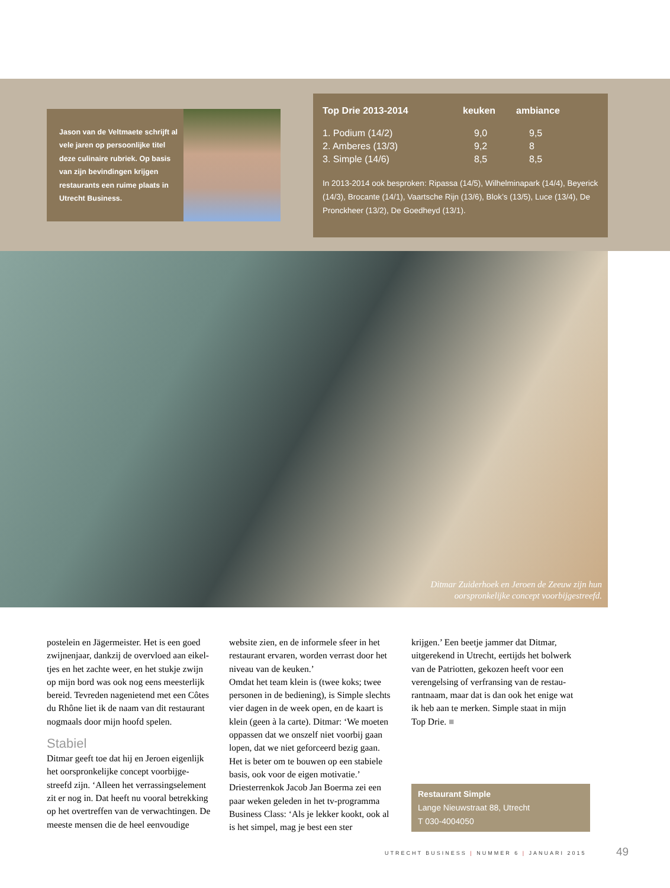Jason van de Veltmaete schrijft al vele jaren op persoonlijke titel deze culinaire rubriek. Op basis van zijn bevindingen krijgen restaurants een ruime plaats in Utrecht Business.
| Top Drie 2013-2014 | keuken | ambiance |
| --- | --- | --- |
| 1. Podium (14/2) | 9,0 | 9,5 |
| 2. Amberes (13/3) | 9,2 | 8 |
| 3. Simple (14/6) | 8,5 | 8,5 |
In 2013-2014 ook besproken: Ripassa (14/5), Wilhelminapark (14/4), Beyerick (14/3), Brocante (14/1), Vaartsche Rijn (13/6), Blok’s (13/5), Luce (13/4), De Pronckheer (13/2), De Goedheyd (13/1).
Ditmar Zuiderhoek en Jeroen de Zeeuw zijn hun
oorspronkelijke concept voorbijgestreefd.
postelein en Jägermeister. Het is een goed zwijnenjaar, dankzij de overvloed aan eikel-tjes en het zachte weer, en het stukje zwijn op mijn bord was ook nog eens meesterlijk bereid. Tevreden nagenietend met een Côtes du Rhône liet ik de naam van dit restaurant nogmaals door mijn hoofd spelen.
Stabiel
Ditmar geeft toe dat hij en Jeroen eigenlijk het oorspronkelijke concept voorbijge-streefd zijn. ‘Alleen het verrassingselement zit er nog in. Dat heeft nu vooral betrekking op het overtreffen van de verwachtingen. De meeste mensen die de heel eenvoudige
website zien, en de informele sfeer in het restaurant ervaren, worden verrast door het niveau van de keuken.’
Omdat het team klein is (twee koks; twee personen in de bediening), is Simple slechts vier dagen in de week open, en de kaart is klein (geen à la carte). Ditmar: ‘We moeten oppassen dat we onszelf niet voorbij gaan lopen, dat we niet geforceerd bezig gaan. Het is beter om te bouwen op een stabiele basis, ook voor de eigen motivatie.’
Driesterrenkok Jacob Jan Boerma zei een paar weken geleden in het tv-programma Business Class: ‘Als je lekker kookt, ook al is het simpel, mag je best een ster
krijgen.’ Een beetje jammer dat Ditmar, uitgerekend in Utrecht, eertijds het bolwerk van de Patriotten, gekozen heeft voor een verengelsing of verfransing van de restau-rantnaam, maar dat is dan ook het enige wat ik heb aan te merken. Simple staat in mijn Top Drie. ■
Restaurant Simple
Lange Nieuwstraat 88, Utrecht
T 030-4004050
UTRECHT BUSINESS | NUMMER 6 | JANUARI 2015
49